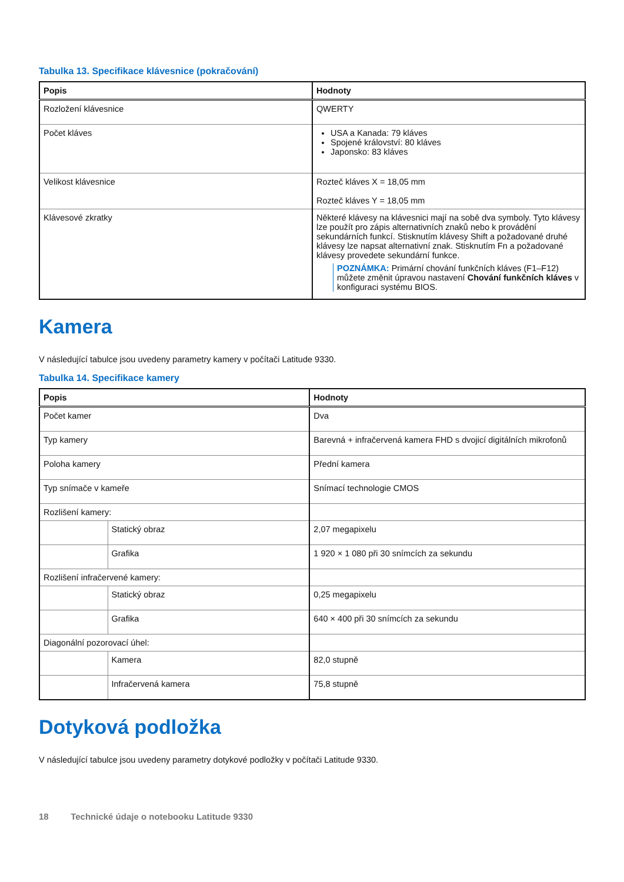Tabulka 13. Specifikace klávesnice (pokračování)
| Popis | Hodnoty |
| --- | --- |
| Rozložení klávesnice | QWERTY |
| Počet kláves | USA a Kanada: 79 kláves Spojené království: 80 kláves Japonsko: 83 kláves |
| Velikost klávesnice | Rozteč kláves X = 18,05 mm Rozteč kláves Y = 18,05 mm |
| Klávesové zkratky | Některé klávesy na klávesnici mají na sobě dva symboly. Tyto klávesy lze použít pro zápis alternativních znaků nebo k provádění sekundárních funkcí. Stisknutím klávesy Shift a požadované druhé klávesy lze napsat alternativní znak. Stisknutím Fn a požadované klávesy provedete sekundární funkce. POZNÁMKA: Primární chování funkčních kláves (F1–F12) můžete změnit úpravou nastavení Chování funkčních kláves v konfiguraci systému BIOS. |
Kamera
V následující tabulce jsou uvedeny parametry kamery v počítači Latitude 9330.
Tabulka 14. Specifikace kamery
| Popis | | Hodnoty |
| --- | --- | --- |
| Počet kamer | | Dva |
| Typ kamery | | Barevná + infračervená kamera FHD s dvojicí digitálních mikrofonů |
| Poloha kamery | | Přední kamera |
| Typ snímače v kameře | | Snímací technologie CMOS |
| Rozlišení kamery: | | |
| | Statický obraz | 2,07 megapixelu |
| | Grafika | 1 920 × 1 080 při 30 snímcích za sekundu |
| Rozlišení infračervené kamery: | | |
| | Statický obraz | 0,25 megapixelu |
| | Grafika | 640 × 400 při 30 snímcích za sekundu |
| Diagonální pozorovací úhel: | | |
| | Kamera | 82,0 stupně |
| | Infračervená kamera | 75,8 stupně |
Dotyková podložka
V následující tabulce jsou uvedeny parametry dotykové podložky v počítači Latitude 9330.
18 Technické údaje o notebooku Latitude 9330